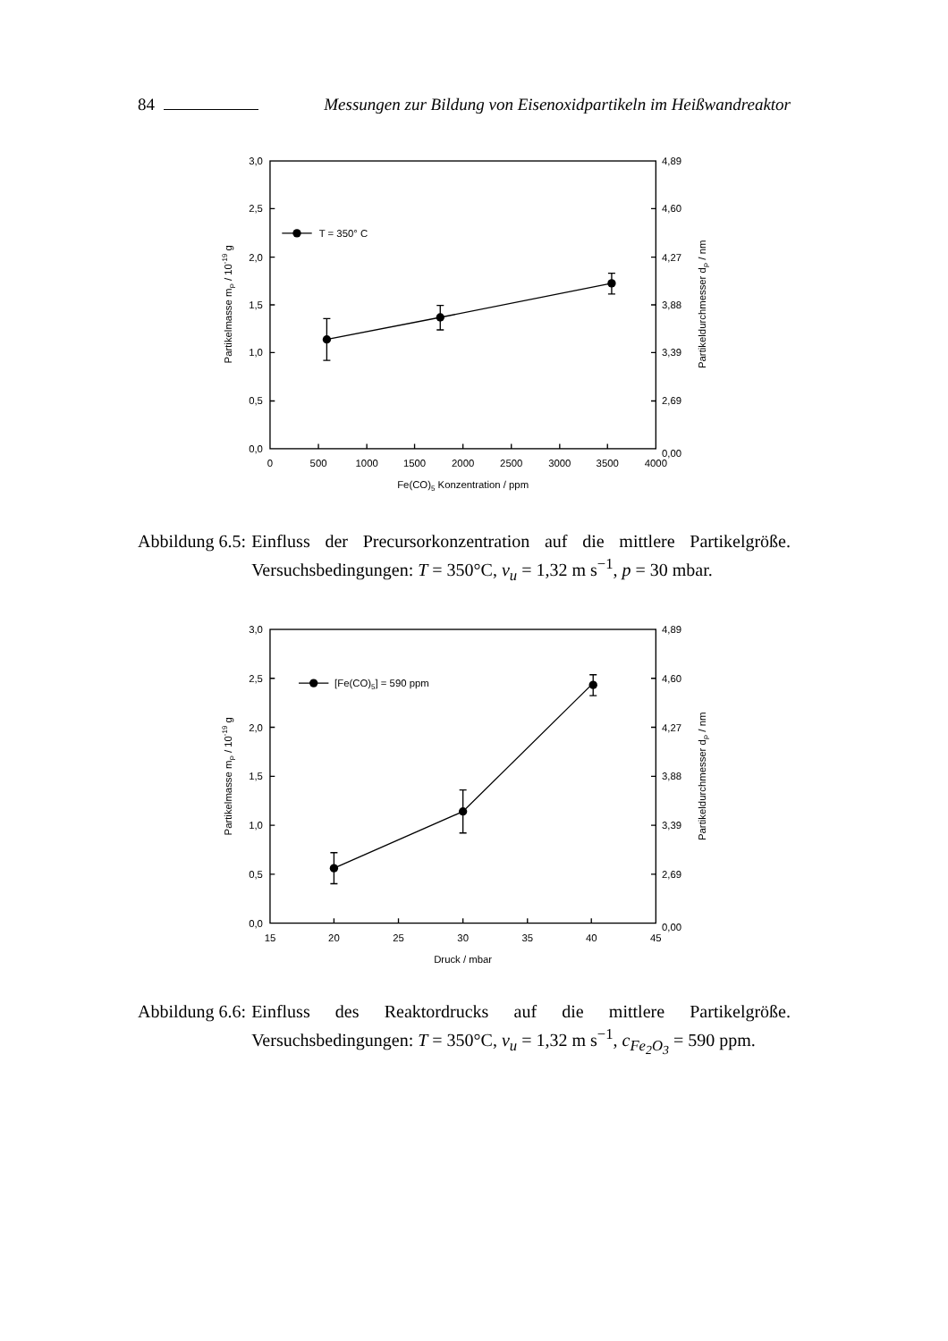84 Messungen zur Bildung von Eisenoxidpartikeln im Heißwandreaktor
T = 350° C
3,0
2,5
2,0
1,5
1,0
0,5
0,0
4,89
4,60
4,27
3,88
3,39
2,69
0,00
0
500
1000
1500
2000
2500
3000
3500
4000
Fe(CO)5 Konzentration / ppm
Partikelmasse mP / 10-19 g
Partikeldurchmesser dP / nm
Abbildung 6.5: Einfluss der Precursorkonzentration auf die mittlere Partikelgröße. Versuchsbedingungen: T = 350°C, v<sub>u</sub> = 1,32 m s<sup>−1</sup>, p = 30 mbar.
[Fe(CO)5] = 590 ppm
3,0
2,5
2,0
1,5
1,0
0,5
0,0
4,89
4,60
4,27
3,88
3,39
2,69
0,00
15
20
25
30
35
40
45
Druck / mbar
Partikelmasse mP / 10-19 g
Partikeldurchmesser dP / nm
Abbildung 6.6: Einfluss des Reaktordrucks auf die mittlere Partikelgröße. Versuchsbedingungen: T = 350°C, v<sub>u</sub> = 1,32 m s<sup>−1</sup>, c<sub>Fe<sub>2</sub>O<sub>3</sub></sub> = 590 ppm.